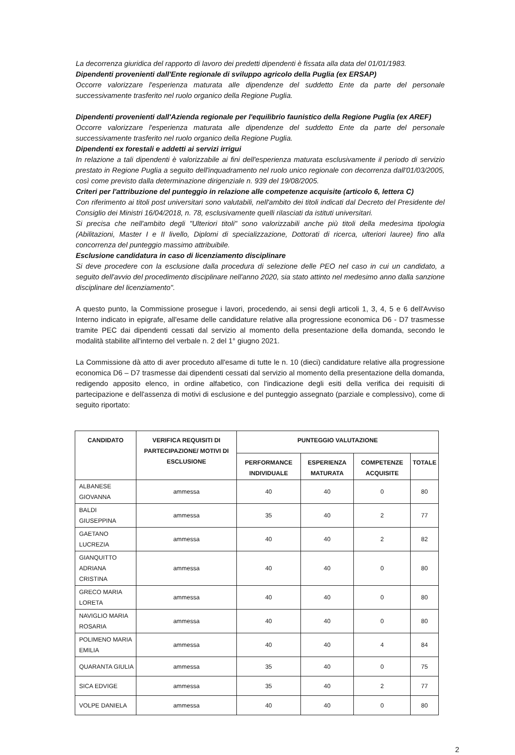La decorrenza giuridica del rapporto di lavoro dei predetti dipendenti è fissata alla data del 01/01/1983.
Dipendenti provenienti dall'Ente regionale di sviluppo agricolo della Puglia (ex ERSAP)
Occorre valorizzare l'esperienza maturata alle dipendenze del suddetto Ente da parte del personale successivamente trasferito nel ruolo organico della Regione Puglia.
Dipendenti provenienti dall'Azienda regionale per l'equilibrio faunistico della Regione Puglia (ex AREF)
Occorre valorizzare l'esperienza maturata alle dipendenze del suddetto Ente da parte del personale successivamente trasferito nel ruolo organico della Regione Puglia.
Dipendenti ex forestali e addetti ai servizi irrigui
In relazione a tali dipendenti è valorizzabile ai fini dell'esperienza maturata esclusivamente il periodo di servizio prestato in Regione Puglia a seguito dell'inquadramento nel ruolo unico regionale con decorrenza dall'01/03/2005, così come previsto dalla determinazione dirigenziale n. 939 del 19/08/2005.
Criteri per l'attribuzione del punteggio in relazione alle competenze acquisite (articolo 6, lettera C)
Con riferimento ai titoli post universitari sono valutabili, nell'ambito dei titoli indicati dal Decreto del Presidente del Consiglio dei Ministri 16/04/2018, n. 78, esclusivamente quelli rilasciati da istituti universitari.
Si precisa che nell'ambito degli "Ulteriori titoli" sono valorizzabili anche più titoli della medesima tipologia (Abilitazioni, Master I e II livello, Diplomi di specializzazione, Dottorati di ricerca, ulteriori lauree) fino alla concorrenza del punteggio massimo attribuibile.
Esclusione candidatura in caso di licenziamento disciplinare
Si deve procedere con la esclusione dalla procedura di selezione delle PEO nel caso in cui un candidato, a seguito dell'avvio del procedimento disciplinare nell'anno 2020, sia stato attinto nel medesimo anno dalla sanzione disciplinare del licenziamento".
A questo punto, la Commissione prosegue i lavori, procedendo, ai sensi degli articoli 1, 3, 4, 5 e 6 dell'Avviso Interno indicato in epigrafe, all'esame delle candidature relative alla progressione economica D6 - D7 trasmesse tramite PEC dai dipendenti cessati dal servizio al momento della presentazione della domanda, secondo le modalità stabilite all'interno del verbale n. 2 del 1° giugno 2021.
La Commissione dà atto di aver proceduto all'esame di tutte le n. 10 (dieci) candidature relative alla progressione economica D6 – D7 trasmesse dai dipendenti cessati dal servizio al momento della presentazione della domanda, redigendo apposito elenco, in ordine alfabetico, con l'indicazione degli esiti della verifica dei requisiti di partecipazione e dell'assenza di motivi di esclusione e del punteggio assegnato (parziale e complessivo), come di seguito riportato:
| CANDIDATO | VERIFICA REQUISITI DI PARTECIPAZIONE/ MOTIVI DI ESCLUSIONE | PUNTEGGIO VALUTAZIONE | | | |
| --- | --- | --- | --- | --- | --- |
| | | PERFORMANCE INDIVIDUALE | ESPERIENZA MATURATA | COMPETENZE ACQUISITE | TOTALE |
| ALBANESE GIOVANNA | ammessa | 40 | 40 | 0 | 80 |
| BALDI GIUSEPPINA | ammessa | 35 | 40 | 2 | 77 |
| GAETANO LUCREZIA | ammessa | 40 | 40 | 2 | 82 |
| GIANQUITTO ADRIANA CRISTINA | ammessa | 40 | 40 | 0 | 80 |
| GRECO MARIA LORETA | ammessa | 40 | 40 | 0 | 80 |
| NAVIGLIO MARIA ROSARIA | ammessa | 40 | 40 | 0 | 80 |
| POLIMENO MARIA EMILIA | ammessa | 40 | 40 | 4 | 84 |
| QUARANTA GIULIA | ammessa | 35 | 40 | 0 | 75 |
| SICA EDVIGE | ammessa | 35 | 40 | 2 | 77 |
| VOLPE DANIELA | ammessa | 40 | 40 | 0 | 80 |
2